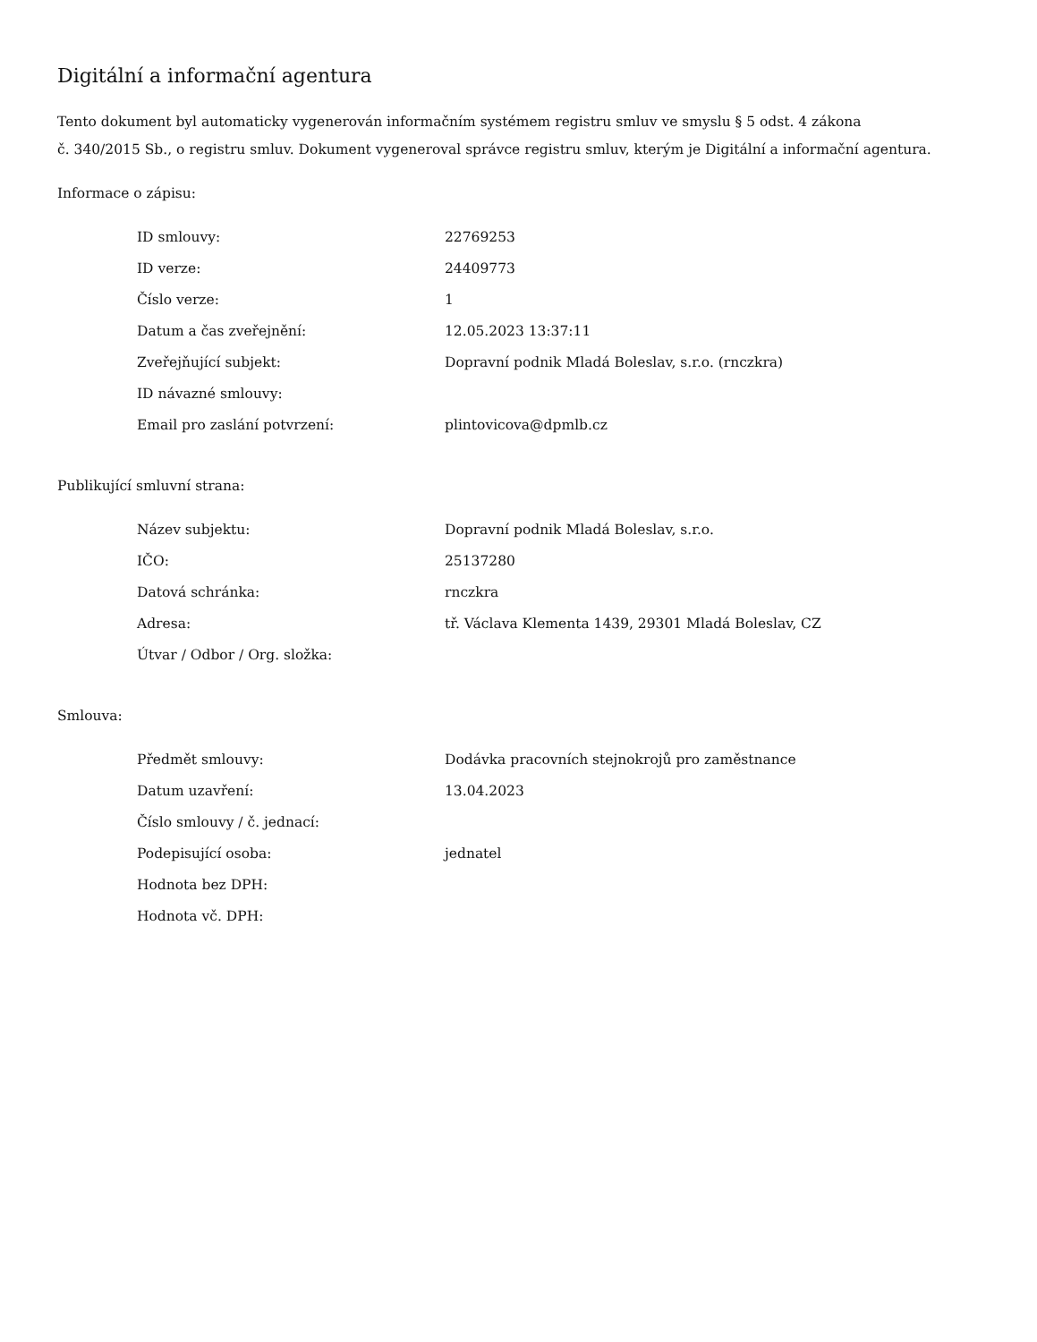Digitální a informační agentura
Tento dokument byl automaticky vygenerován informačním systémem registru smluv ve smyslu § 5 odst. 4 zákona
č. 340/2015 Sb., o registru smluv. Dokument vygeneroval správce registru smluv, kterým je Digitální a informační agentura.
Informace o zápisu:
| ID smlouvy: | 22769253 |
| ID verze: | 24409773 |
| Číslo verze: | 1 |
| Datum a čas zveřejnění: | 12.05.2023 13:37:11 |
| Zveřejňující subjekt: | Dopravní podnik Mladá Boleslav, s.r.o. (rnczkra) |
| ID návazné smlouvy: | |
| Email pro zaslání potvrzení: | plintovicova@dpmlb.cz |
Publikující smluvní strana:
| Název subjektu: | Dopravní podnik Mladá Boleslav, s.r.o. |
| IČO: | 25137280 |
| Datová schránka: | rnczkra |
| Adresa: | tř. Václava Klementa 1439, 29301 Mladá Boleslav, CZ |
| Útvar / Odbor / Org. složka: | |
Smlouva:
| Předmět smlouvy: | Dodávka pracovních stejnokrojů pro zaměstnance |
| Datum uzavření: | 13.04.2023 |
| Číslo smlouvy / č. jednací: | |
| Podepisující osoba: | jednatel |
| Hodnota bez DPH: | |
| Hodnota vč. DPH: | |